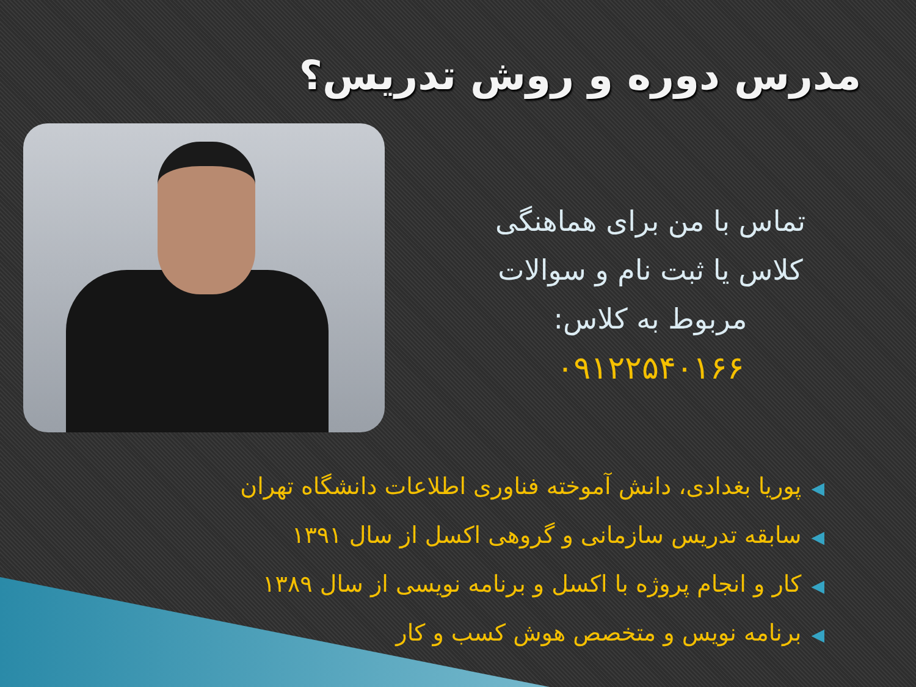مدرس دوره و روش تدریس؟
تماس با من برای هماهنگی
کلاس یا ثبت نام و سوالات
مربوط به کلاس:
۰۹۱۲۲۵۴۰۱۶۶
◀پوریا بغدادی، دانش آموخته فناوری اطلاعات دانشگاه تهران
◀سابقه تدریس سازمانی و گروهی اکسل از سال ۱۳۹۱
◀کار و انجام پروژه با اکسل و برنامه نویسی از سال ۱۳۸۹
◀برنامه نویس و متخصص هوش کسب و کار